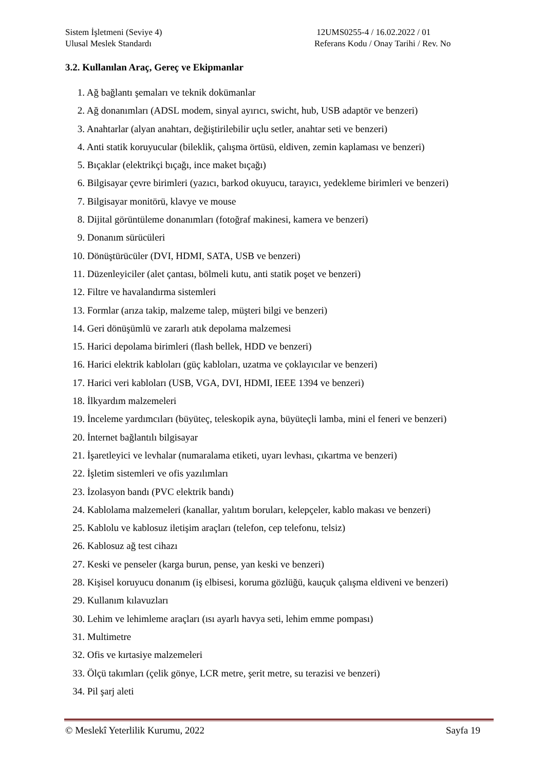Sistem İşletmeni (Seviye 4)
Ulusal Meslek Standardı
12UMS0255-4 / 16.02.2022 / 01
Referans Kodu / Onay Tarihi / Rev. No
3.2. Kullanılan Araç, Gereç ve Ekipmanlar
1. Ağ bağlantı şemaları ve teknik dokümanlar
2. Ağ donanımları (ADSL modem, sinyal ayırıcı, swicht, hub, USB adaptör ve benzeri)
3. Anahtarlar (alyan anahtarı, değiştirilebilir uçlu setler, anahtar seti ve benzeri)
4. Anti statik koruyucular (bileklik, çalışma örtüsü, eldiven, zemin kaplaması ve benzeri)
5. Bıçaklar (elektrikçi bıçağı, ince maket bıçağı)
6. Bilgisayar çevre birimleri (yazıcı, barkod okuyucu, tarayıcı, yedekleme birimleri ve benzeri)
7. Bilgisayar monitörü, klavye ve mouse
8. Dijital görüntüleme donanımları (fotoğraf makinesi, kamera ve benzeri)
9. Donanım sürücüleri
10. Dönüştürücüler (DVI, HDMI, SATA, USB ve benzeri)
11. Düzenleyiciler (alet çantası, bölmeli kutu, anti statik poşet ve benzeri)
12. Filtre ve havalandırma sistemleri
13. Formlar (arıza takip, malzeme talep, müşteri bilgi ve benzeri)
14. Geri dönüşümlü ve zararlı atık depolama malzemesi
15. Harici depolama birimleri (flash bellek, HDD ve benzeri)
16. Harici elektrik kabloları (güç kabloları, uzatma ve çoklayıcılar ve benzeri)
17. Harici veri kabloları (USB, VGA, DVI, HDMI, IEEE 1394 ve benzeri)
18. İlkyardım malzemeleri
19. İnceleme yardımcıları (büyüteç, teleskopik ayna, büyüteçli lamba, mini el feneri ve benzeri)
20. İnternet bağlantılı bilgisayar
21. İşaretleyici ve levhalar (numaralama etiketi, uyarı levhası, çıkartma ve benzeri)
22. İşletim sistemleri ve ofis yazılımları
23. İzolasyon bandı (PVC elektrik bandı)
24. Kablolama malzemeleri (kanallar, yalıtım boruları, kelepçeler, kablo makası ve benzeri)
25. Kablolu ve kablosuz iletişim araçları (telefon, cep telefonu, telsiz)
26. Kablosuz ağ test cihazı
27. Keski ve penseler (karga burun, pense, yan keski ve benzeri)
28. Kişisel koruyucu donanım (iş elbisesi, koruma gözlüğü, kauçuk çalışma eldiveni ve benzeri)
29. Kullanım kılavuzları
30. Lehim ve lehimleme araçları (ısı ayarlı havya seti, lehim emme pompası)
31. Multimetre
32. Ofis ve kırtasiye malzemeleri
33. Ölçü takımları (çelik gönye, LCR metre, şerit metre, su terazisi ve benzeri)
34. Pil şarj aleti
© Meslekî Yeterlilik Kurumu, 2022
Sayfa 19